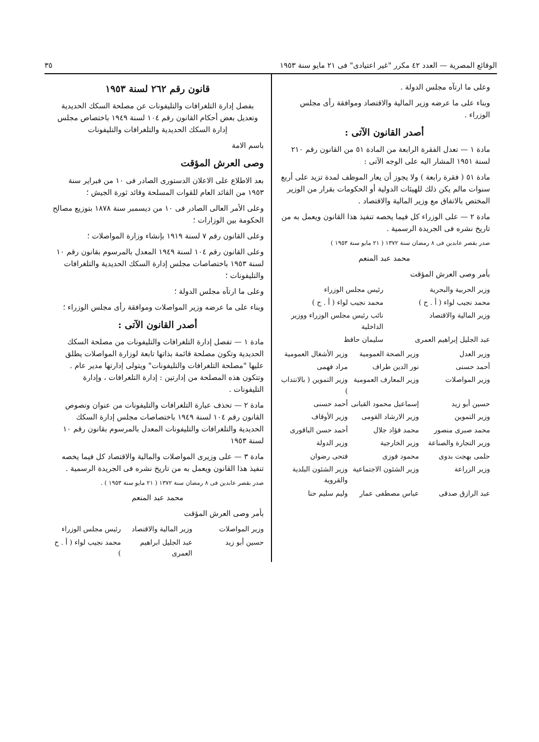الوقائع المصرية — العدد ٤٢ مكرر "غير اعتيادى" فى ٢١ مايو سنة ١٩٥٣ ٣٥
وعلى ما ارتآه مجلس الدولة .
وبناء على ما عرضه وزير المالية والاقتصاد وموافقة رأى مجلس الوزراء .
أصدر القانون الآتى :
مادة ١ — تعدل الفقرة الرابعة من المادة ٥١ من القانون رقم ٢١٠ لسنة ١٩٥١ المشار اليه على الوجه الآتى :
مادة ٥١ ( فقرة رابعة ) ولا يجوز أن يعار الموظف لمدة تزيد على أربع سنوات مالم يكن ذلك للهيئات الدولية أو الحكومات بقرار من الوزير المختص بالاتفاق مع وزير المالية والاقتصاد .
مادة ٢ — على الوزراء كل فيما يخصه تنفيذ هذا القانون ويعمل به من تاريخ نشره فى الجريدة الرسمية .
صدر بقصر عابدين فى ٨ رمضان سنة ١٣٧٢ ( ٢١ مايو سنة ١٩٥٣ )
محمد عبد المنعم
بأمر وصى العرش المؤقت
وزير الحربية والبحرية رئيس مجلس الوزراء محمد نجيب لواء ( أ . ح ) محمد نجيب لواء ( أ . ح ) وزير المالية والاقتصاد نائب رئيس مجلس الوزراء ووزير الداخلية عبد الجليل إبراهيم العمرى سليمان حافظ
وزير العدل وزير الصحة العمومية وزير الأشغال العمومية أحمد حسنى نور الدين طراف مراد فهمى وزير المواصلات وزير المعارف العمومية وزير التموين ( بالانتداب ) حسين أبو زيد إسماعيل محمود القبانى أحمد حسنى وزير التموين وزير الارشاد القومى وزير الأوقاف محمد صبرى منصور محمد فؤاد جلال أحمد حسن الباقورى وزير التجارة والصناعة وزير الخارجية وزير الدولة حلمى بهجت بدوى محمود فوزى فتحى رضوان وزير الزراعة وزير الشئون الاجتماعية وزير الشئون البلدية والقروية عبد الرازق صدقى عباس مصطفى عمار وليم سليم حنا
قانون رقم ٢٦٢ لسنة ١٩٥٣
بفصل إدارة التلغرافات والتليفونات عن مصلحة السكك الحديدية وتعديل بعض أحكام القانون رقم ١٠٤ لسنة ١٩٤٩ باختصاص مجلس إدارة السكك الحديدية والتلغرافات والتليفونات
باسم الامة
وصى العرش المؤقت
بعد الاطلاع على الاعلان الدستورى الصادر فى ١٠ من فبراير سنة ١٩٥٣ من القائد العام للقوات المسلحة وقائد ثورة الجيش ؛
وعلى الأمر العالى الصادر فى ١٠ من ديسمبر سنة ١٨٧٨ بتوزيع مصالح الحكومة بين الوزارات ؛
وعلى القانون رقم ٧ لسنة ١٩١٩ بإنشاء وزارة المواصلات ؛
وعلى القانون رقم ١٠٤ لسنة ١٩٤٩ المعدل بالمرسوم بقانون رقم ١٠ لسنة ١٩٥٣ باختصاصات مجلس إدارة السكك الحديدية والتلغرافات والتليفونات ؛
وعلى ما ارتآه مجلس الدولة ؛
وبناء على ما عرضه وزير المواصلات وموافقة رأى مجلس الوزراء ؛
أصدر القانون الآتى :
مادة ١ — تفصل إدارة التلغرافات والتليفونات من مصلحة السكك الحديدية وتكون مصلحة قائمة بذاتها تابعة لوزارة المواصلات يطلق عليها "مصلحة التلغرافات والتليفونات" ويتولى إدارتها مدير عام . وتتكون هذه المصلحة من إدارتين : إدارة التلغرافات ، وإدارة التليفونات .
مادة ٢ — تحذف عبارة التلغرافات والتليفونات من عنوان ونصوص القانون رقم ١٠٤ لسنة ١٩٤٩ باختصاصات مجلس إدارة السكك الحديدية والتلغرافات والتليفونات المعدل بالمرسوم بقانون رقم ١٠ لسنة ١٩٥٣
مادة ٣ — على وزيرى المواصلات والمالية والاقتصاد كل فيما يخصه تنفيذ هذا القانون ويعمل به من تاريخ نشره فى الجريدة الرسمية .
صدر بقصر عابدين فى ٨ رمضان سنة ١٣٧٢ ( ٢١ مايو سنة ١٩٥٣ ) .
محمد عبد المنعم
بأمر وصى العرش المؤقت
وزير المواصلات وزير المالية والاقتصاد رئيس مجلس الوزراء حسين أبو زيد عبد الجليل ابراهيم العمرى محمد نجيب لواء ( أ . ح )